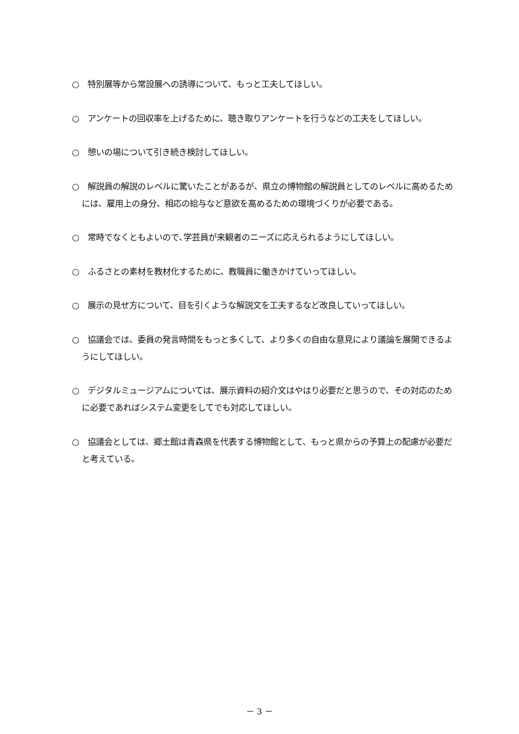○　特別展等から常設展への誘導について、もっと工夫してほしい。
○　アンケートの回収率を上げるために、聴き取りアンケートを行うなどの工夫をしてほしい。
○　憩いの場について引き続き検討してほしい。
○　解説員の解説のレベルに驚いたことがあるが、県立の博物館の解説員としてのレベルに高めるためには、雇用上の身分、相応の給与など意欲を高めるための環境づくりが必要である。
○　常時でなくともよいので､学芸員が来観者のニーズに応えられるようにしてほしい。
○　ふるさとの素材を教材化するために、教職員に働きかけていってほしい。
○　展示の見せ方について、目を引くような解説文を工夫するなど改良していってほしい。
○　協議会では、委員の発言時間をもっと多くして、より多くの自由な意見により議論を展開できるようにしてほしい。
○　デジタルミュージアムについては、展示資料の紹介文はやはり必要だと思うので、その対応のために必要であればシステム変更をしてでも対応してほしい。
○　協議会としては、郷土館は青森県を代表する博物館として、もっと県からの予算上の配慮が必要だと考えている。
－ 3 －